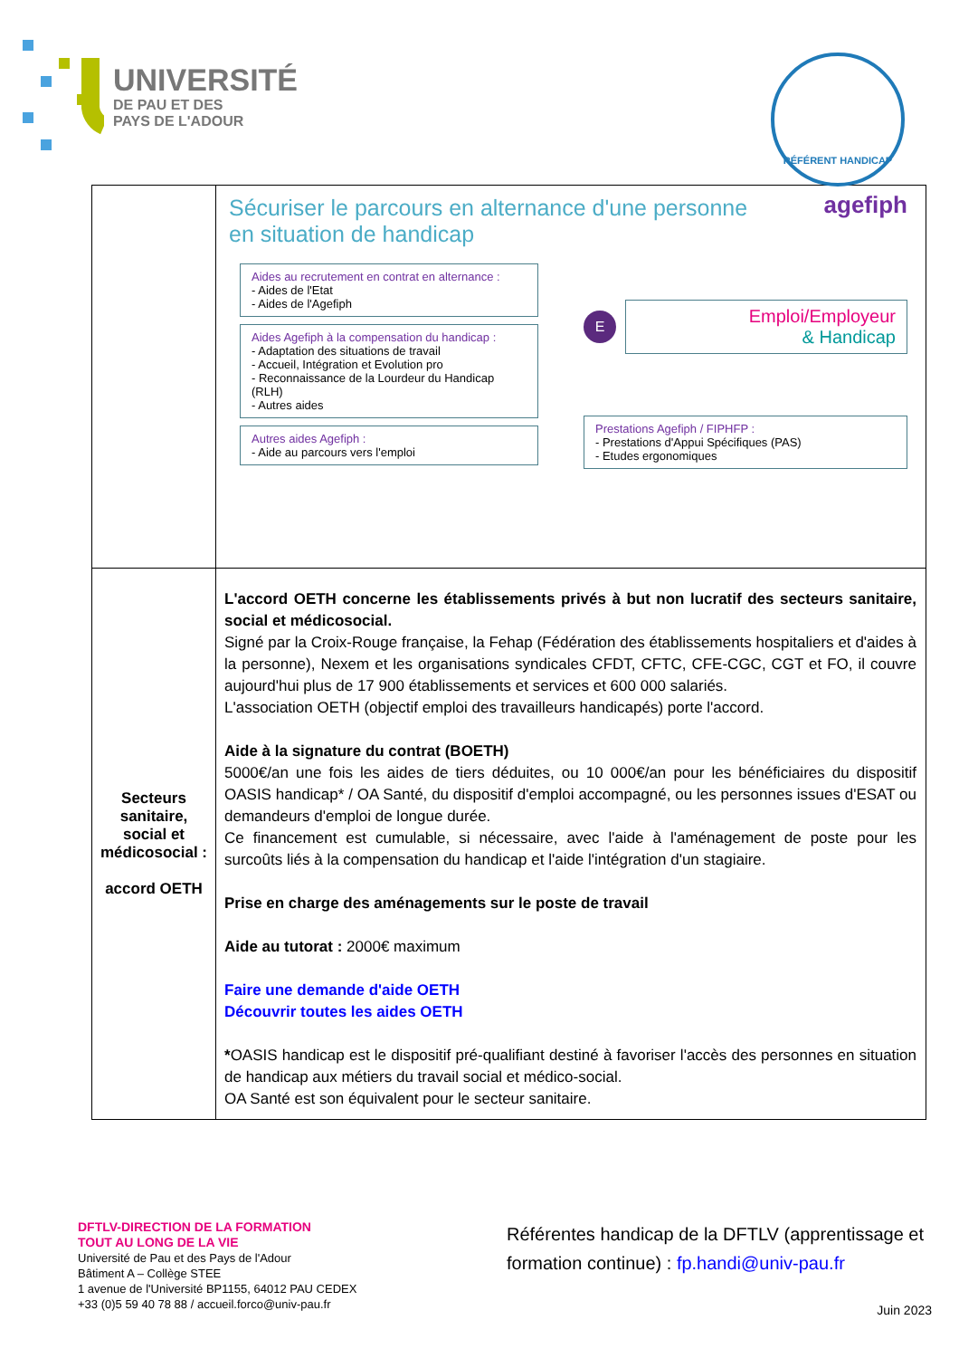UNIVERSITÉ
DE PAU ET DES
PAYS DE L'ADOUR
RÉFÉRENT HANDICAP
| | Sécuriser le parcours en alternance d'une personne en situation de handicap agefiph Aides au recrutement en contrat en alternance : - Aides de l'Etat - Aides de l'Agefiph Aides Agefiph à la compensation du handicap : - Adaptation des situations de travail - Accueil, Intégration et Evolution pro - Reconnaissance de la Lourdeur du Handicap (RLH) - Autres aides Autres aides Agefiph : - Aide au parcours vers l'emploi E Emploi/Employeur & Handicap Prestations Agefiph / FIPHFP : - Prestations d'Appui Spécifiques (PAS) - Etudes ergonomiques |
| Secteurs sanitaire, social et médicosocial : accord OETH | L'accord OETH concerne les établissements privés à but non lucratif des secteurs sanitaire, social et médicosocial. Signé par la Croix-Rouge française, la Fehap (Fédération des établissements hospitaliers et d'aides à la personne), Nexem et les organisations syndicales CFDT, CFTC, CFE-CGC, CGT et FO, il couvre aujourd'hui plus de 17 900 établissements et services et 600 000 salariés. L'association OETH (objectif emploi des travailleurs handicapés) porte l'accord. Aide à la signature du contrat (BOETH) 5000€/an une fois les aides de tiers déduites, ou 10 000€/an pour les bénéficiaires du dispositif OASIS handicap* / OA Santé, du dispositif d'emploi accompagné, ou les personnes issues d'ESAT ou demandeurs d'emploi de longue durée. Ce financement est cumulable, si nécessaire, avec l'aide à l'aménagement de poste pour les surcoûts liés à la compensation du handicap et l'aide l'intégration d'un stagiaire. Prise en charge des aménagements sur le poste de travail Aide au tutorat : 2000€ maximum Faire une demande d'aide OETH Découvrir toutes les aides OETH * OASIS handicap est le dispositif pré-qualifiant destiné à favoriser l'accès des personnes en situation de handicap aux métiers du travail social et médico-social. OA Santé est son équivalent pour le secteur sanitaire. |
DFTLV-DIRECTION DE LA FORMATION
TOUT AU LONG DE LA VIE
Université de Pau et des Pays de l'Adour
Bâtiment A – Collège STEE
1 avenue de l'Université BP1155, 64012 PAU CEDEX
+33 (0)5 59 40 78 88 / accueil.forco@univ-pau.fr
Référentes handicap de la DFTLV (apprentissage et formation continue) : fp.handi@univ-pau.fr
Juin 2023